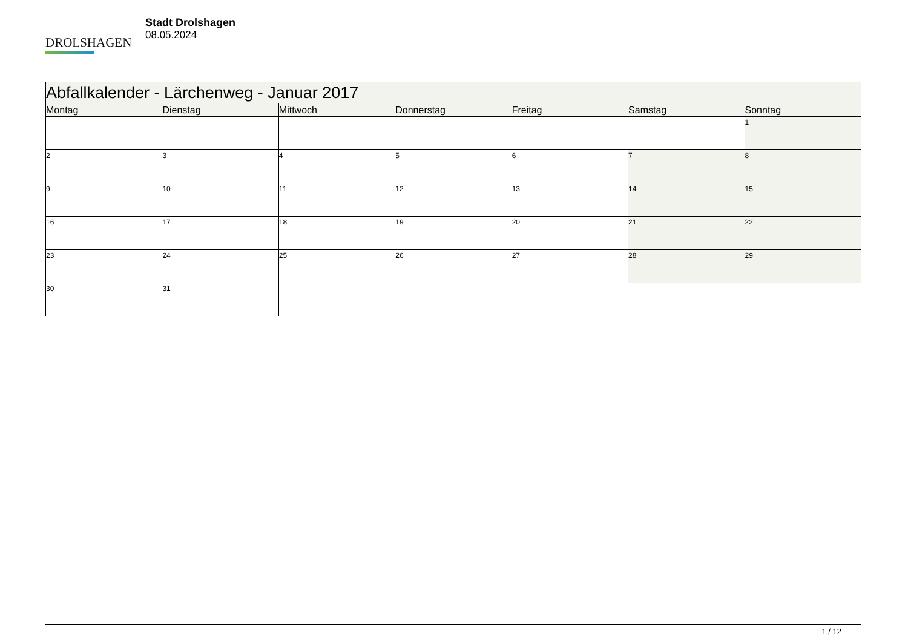DROLSHAGEN
Stadt Drolshagen
08.05.2024
| Abfallkalender - Lärchenweg - Januar 2017 | | | | | | |
| --- | --- | --- | --- | --- | --- | --- |
| Montag | Dienstag | Mittwoch | Donnerstag | Freitag | Samstag | Sonntag |
| | | | | | | 1 |
| 2 | 3 | 4 | 5 | 6 | 7 | 8 |
| 9 | 10 | 11 | 12 | 13 | 14 | 15 |
| 16 | 17 | 18 | 19 | 20 | 21 | 22 |
| 23 | 24 | 25 | 26 | 27 | 28 | 29 |
| 30 | 31 | | | | | |
1 / 12